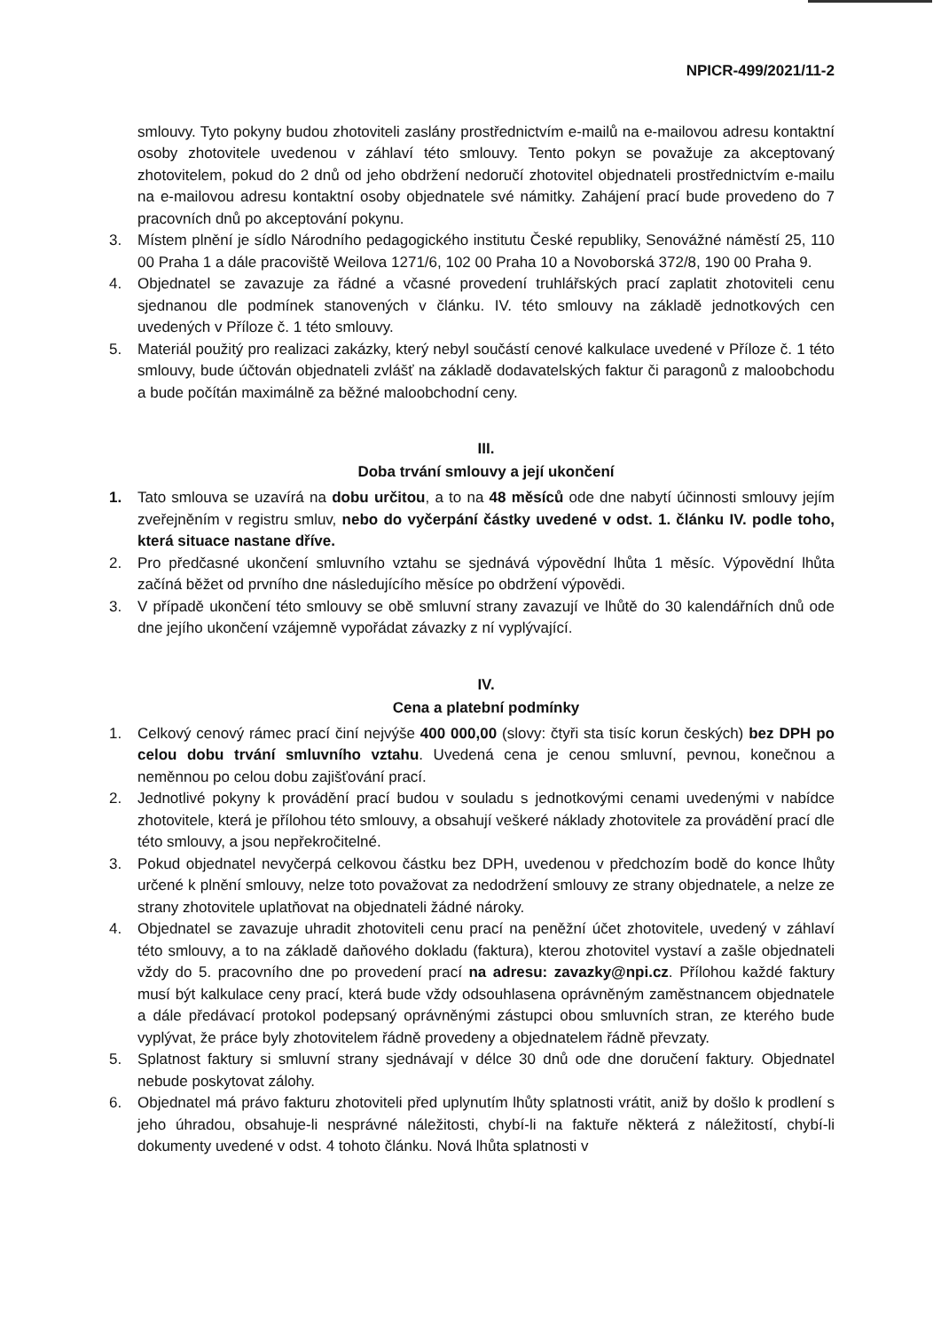NPICR-499/2021/11-2
smlouvy. Tyto pokyny budou zhotoviteli zaslány prostřednictvím e-mailů na e-mailovou adresu kontaktní osoby zhotovitele uvedenou v záhlaví této smlouvy. Tento pokyn se považuje za akceptovaný zhotovitelem, pokud do 2 dnů od jeho obdržení nedoručí zhotovitel objednateli prostřednictvím e-mailu na e-mailovou adresu kontaktní osoby objednatele své námitky. Zahájení prací bude provedeno do 7 pracovních dnů po akceptování pokynu.
3. Místem plnění je sídlo Národního pedagogického institutu České republiky, Senovážné náměstí 25, 110 00 Praha 1 a dále pracoviště Weilova 1271/6, 102 00 Praha 10 a Novoborská 372/8, 190 00 Praha 9.
4. Objednatel se zavazuje za řádné a včasné provedení truhlářských prací zaplatit zhotoviteli cenu sjednanou dle podmínek stanovených v článku. IV. této smlouvy na základě jednotkových cen uvedených v Příloze č. 1 této smlouvy.
5. Materiál použitý pro realizaci zakázky, který nebyl součástí cenové kalkulace uvedené v Příloze č. 1 této smlouvy, bude účtován objednateli zvlášť na základě dodavatelských faktur či paragonů z maloobchodu a bude počítán maximálně za běžné maloobchodní ceny.
III.
Doba trvání smlouvy a její ukončení
1. Tato smlouva se uzavírá na dobu určitou, a to na 48 měsíců ode dne nabytí účinnosti smlouvy jejím zveřejněním v registru smluv, nebo do vyčerpání částky uvedené v odst. 1. článku IV. podle toho, která situace nastane dříve.
2. Pro předčasné ukončení smluvního vztahu se sjednává výpovědní lhůta 1 měsíc. Výpovědní lhůta začíná běžet od prvního dne následujícího měsíce po obdržení výpovědi.
3. V případě ukončení této smlouvy se obě smluvní strany zavazují ve lhůtě do 30 kalendářních dnů ode dne jejího ukončení vzájemně vypořádat závazky z ní vyplývající.
IV.
Cena a platební podmínky
1. Celkový cenový rámec prací činí nejvýše 400 000,00 (slovy: čtyři sta tisíc korun českých) bez DPH po celou dobu trvání smluvního vztahu. Uvedená cena je cenou smluvní, pevnou, konečnou a neměnnou po celou dobu zajišťování prací.
2. Jednotlivé pokyny k provádění prací budou v souladu s jednotkovými cenami uvedenými v nabídce zhotovitele, která je přílohou této smlouvy, a obsahují veškeré náklady zhotovitele za provádění prací dle této smlouvy, a jsou nepřekročitelné.
3. Pokud objednatel nevyčerpá celkovou částku bez DPH, uvedenou v předchozím bodě do konce lhůty určené k plnění smlouvy, nelze toto považovat za nedodržení smlouvy ze strany objednatele, a nelze ze strany zhotovitele uplatňovat na objednateli žádné nároky.
4. Objednatel se zavazuje uhradit zhotoviteli cenu prací na peněžní účet zhotovitele, uvedený v záhlaví této smlouvy, a to na základě daňového dokladu (faktura), kterou zhotovitel vystaví a zašle objednateli vždy do 5. pracovního dne po provedení prací na adresu: zavazky@npi.cz. Přílohou každé faktury musí být kalkulace ceny prací, která bude vždy odsouhlasena oprávněným zaměstnancem objednatele a dále předávací protokol podepsaný oprávněnými zástupci obou smluvních stran, ze kterého bude vyplývat, že práce byly zhotovitelem řádně provedeny a objednatelem řádně převzaty.
5. Splatnost faktury si smluvní strany sjednávají v délce 30 dnů ode dne doručení faktury. Objednatel nebude poskytovat zálohy.
6. Objednatel má právo fakturu zhotoviteli před uplynutím lhůty splatnosti vrátit, aniž by došlo k prodlení s jeho úhradou, obsahuje-li nesprávné náležitosti, chybí-li na faktuře některá z náležitostí, chybí-li dokumenty uvedené v odst. 4 tohoto článku. Nová lhůta splatnosti v